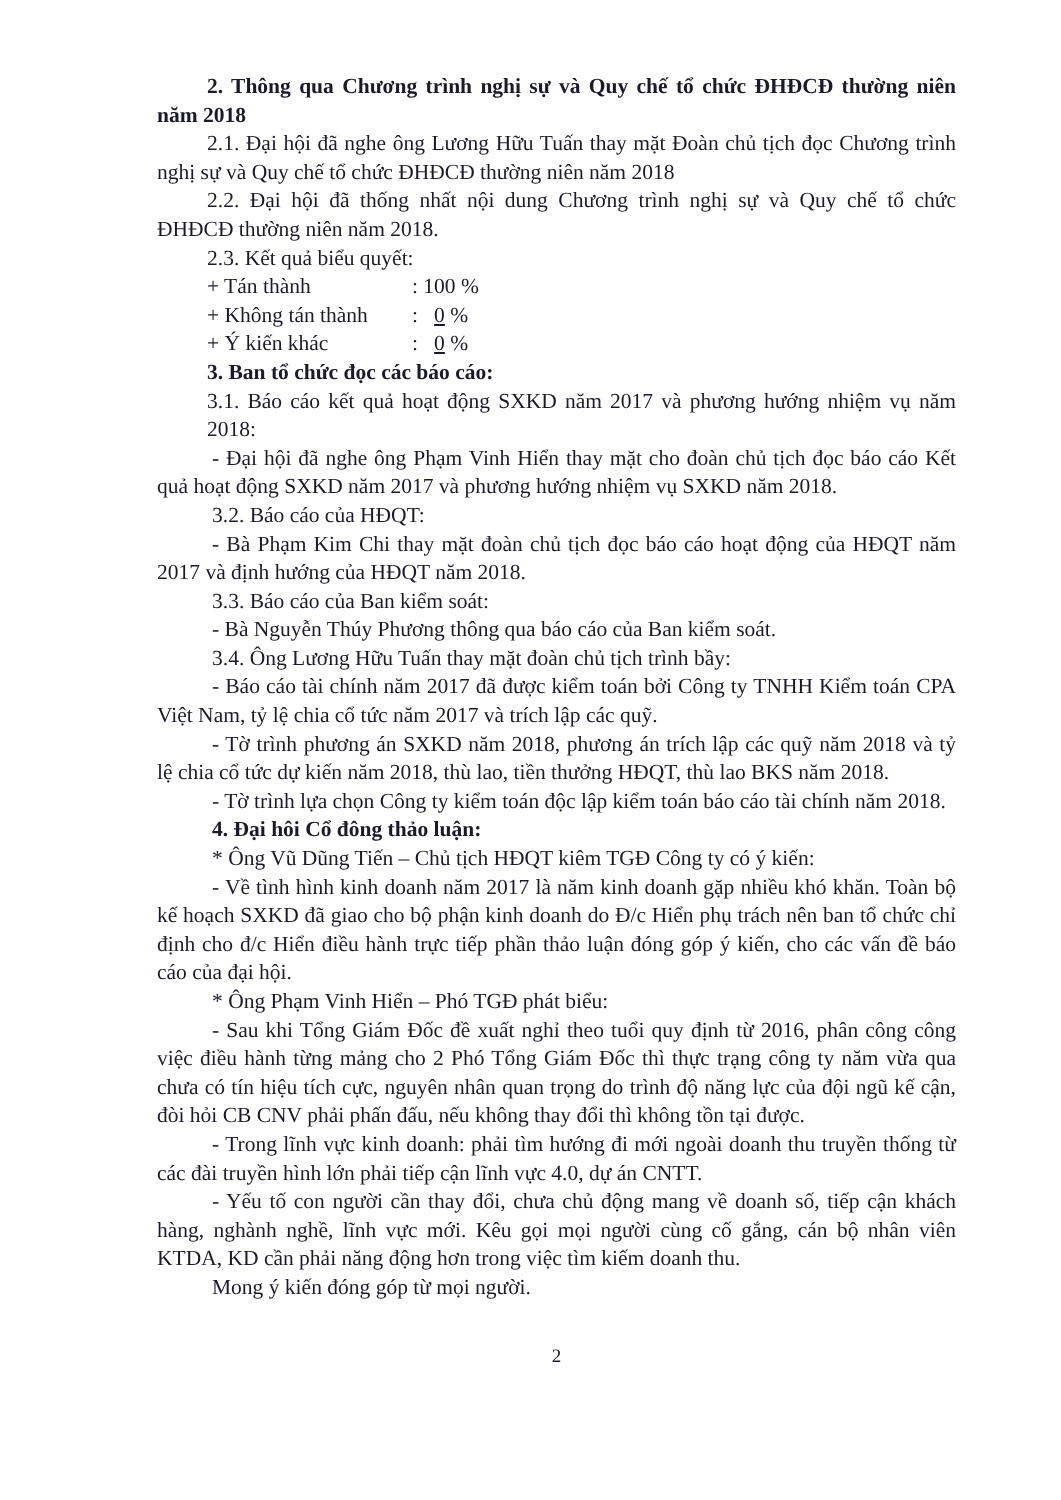2. Thông qua Chương trình nghị sự và Quy chế tổ chức ĐHĐCĐ thường niên năm 2018
2.1. Đại hội đã nghe ông Lương Hữu Tuấn thay mặt Đoàn chủ tịch đọc Chương trình nghị sự và Quy chế tổ chức ĐHĐCĐ thường niên năm 2018
2.2. Đại hội đã thống nhất nội dung Chương trình nghị sự và Quy chế tổ chức ĐHĐCĐ thường niên năm 2018.
2.3. Kết quả biểu quyết:
+ Tán thành: 100 %
+ Không tán thành: 0 %
+ Ý kiến khác: 0 %
3. Ban tổ chức đọc các báo cáo:
3.1. Báo cáo kết quả hoạt động SXKD năm 2017 và phương hướng nhiệm vụ năm 2018:
- Đại hội đã nghe ông Phạm Vinh Hiển thay mặt cho đoàn chủ tịch đọc báo cáo Kết quả hoạt động SXKD năm 2017 và phương hướng nhiệm vụ SXKD năm 2018.
3.2. Báo cáo của HĐQT:
- Bà Phạm Kim Chi thay mặt đoàn chủ tịch đọc báo cáo hoạt động của HĐQT năm 2017 và định hướng của HĐQT năm 2018.
3.3. Báo cáo của Ban kiểm soát:
- Bà Nguyễn Thúy Phương thông qua báo cáo của Ban kiểm soát.
3.4. Ông Lương Hữu Tuấn thay mặt đoàn chủ tịch trình bầy:
- Báo cáo tài chính năm 2017 đã được kiểm toán bởi Công ty TNHH Kiểm toán CPA Việt Nam, tỷ lệ chia cổ tức năm 2017 và trích lập các quỹ.
- Tờ trình phương án SXKD năm 2018, phương án trích lập các quỹ năm 2018 và tỷ lệ chia cổ tức dự kiến năm 2018, thù lao, tiền thưởng HĐQT, thù lao BKS năm 2018.
- Tờ trình lựa chọn Công ty kiểm toán độc lập kiểm toán báo cáo tài chính năm 2018.
4. Đại hôi Cổ đông thảo luận:
* Ông Vũ Dũng Tiến – Chủ tịch HĐQT kiêm TGĐ Công ty có ý kiến:
- Về tình hình kinh doanh năm 2017 là năm kinh doanh gặp nhiều khó khăn. Toàn bộ kế hoạch SXKD đã giao cho bộ phận kinh doanh do Đ/c Hiển phụ trách nên ban tổ chức chỉ định cho đ/c Hiển điều hành trực tiếp phần thảo luận đóng góp ý kiến, cho các vấn đề báo cáo của đại hội.
* Ông Phạm Vinh Hiển – Phó TGĐ phát biểu:
- Sau khi Tổng Giám Đốc đề xuất nghỉ theo tuổi quy định từ 2016, phân công công việc điều hành từng mảng cho 2 Phó Tổng Giám Đốc thì thực trạng công ty năm vừa qua chưa có tín hiệu tích cực, nguyên nhân quan trọng do trình độ năng lực của đội ngũ kế cận, đòi hỏi CB CNV phải phấn đấu, nếu không thay đổi thì không tồn tại được.
- Trong lĩnh vực kinh doanh: phải tìm hướng đi mới ngoài doanh thu truyền thống từ các đài truyền hình lớn phải tiếp cận lĩnh vực 4.0, dự án CNTT.
- Yếu tố con người cần thay đổi, chưa chủ động mang về doanh số, tiếp cận khách hàng, nghành nghề, lĩnh vực mới. Kêu gọi mọi người cùng cố gắng, cán bộ nhân viên KTDA, KD cần phải năng động hơn trong việc tìm kiếm doanh thu.
Mong ý kiến đóng góp từ mọi người.
2